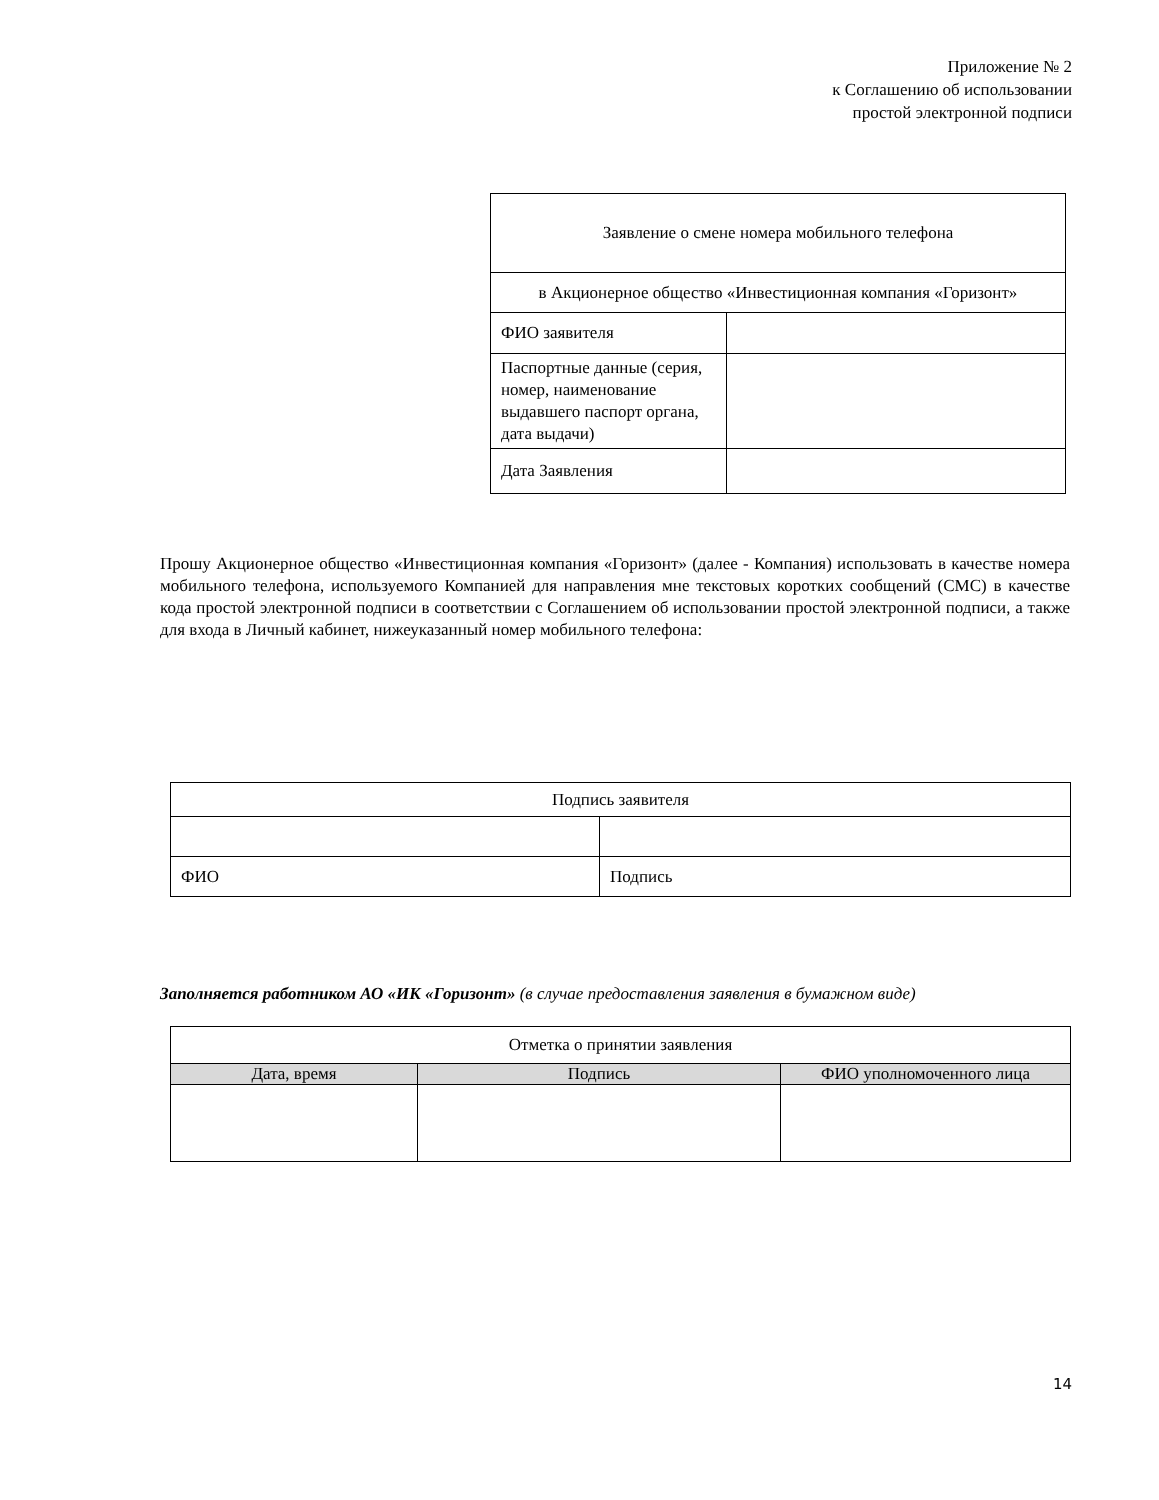Приложение № 2
к Соглашению об использовании
простой электронной подписи
| Заявление о смене номера мобильного телефона | |
| в Акционерное общество «Инвестиционная компания «Горизонт» | |
| ФИО заявителя | |
| Паспортные данные (серия, номер, наименование выдавшего паспорт органа, дата выдачи) | |
| Дата Заявления | |
Прошу Акционерное общество «Инвестиционная компания «Горизонт» (далее - Компания) использовать в качестве номера мобильного телефона, используемого Компанией для направления мне текстовых коротких сообщений (СМС) в качестве кода простой электронной подписи в соответствии с Соглашением об использовании простой электронной подписи, а также для входа в Личный кабинет, нижеуказанный номер мобильного телефона:
| Подпись заявителя | |
| ФИО | Подпись |
Заполняется работником АО «ИК «Горизонт» (в случае предоставления заявления в бумажном виде)
| Отметка о принятии заявления | | |
| Дата, время | Подпись | ФИО уполномоченного лица |
14